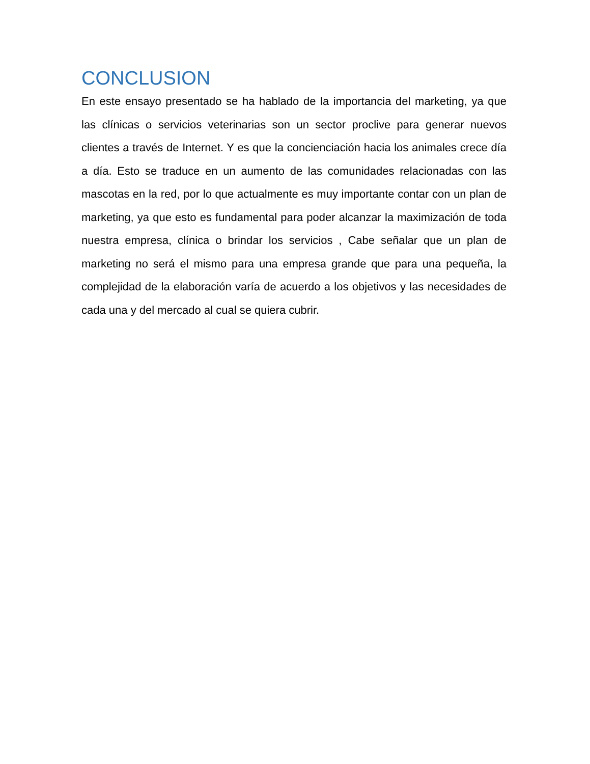CONCLUSION
En este ensayo presentado se ha hablado de la importancia del marketing, ya que las clínicas o servicios veterinarias son un sector proclive para generar nuevos clientes a través de Internet. Y es que la concienciación hacia los animales crece día a día. Esto se traduce en un aumento de las comunidades relacionadas con las mascotas en la red, por lo que actualmente es muy importante contar con un plan de marketing, ya que esto es fundamental para poder alcanzar la maximización de toda nuestra empresa, clínica o brindar los servicios , Cabe señalar que un plan de marketing no será el mismo para una empresa grande que para una pequeña, la complejidad de la elaboración varía de acuerdo a los objetivos y las necesidades de cada una y del mercado al cual se quiera cubrir.